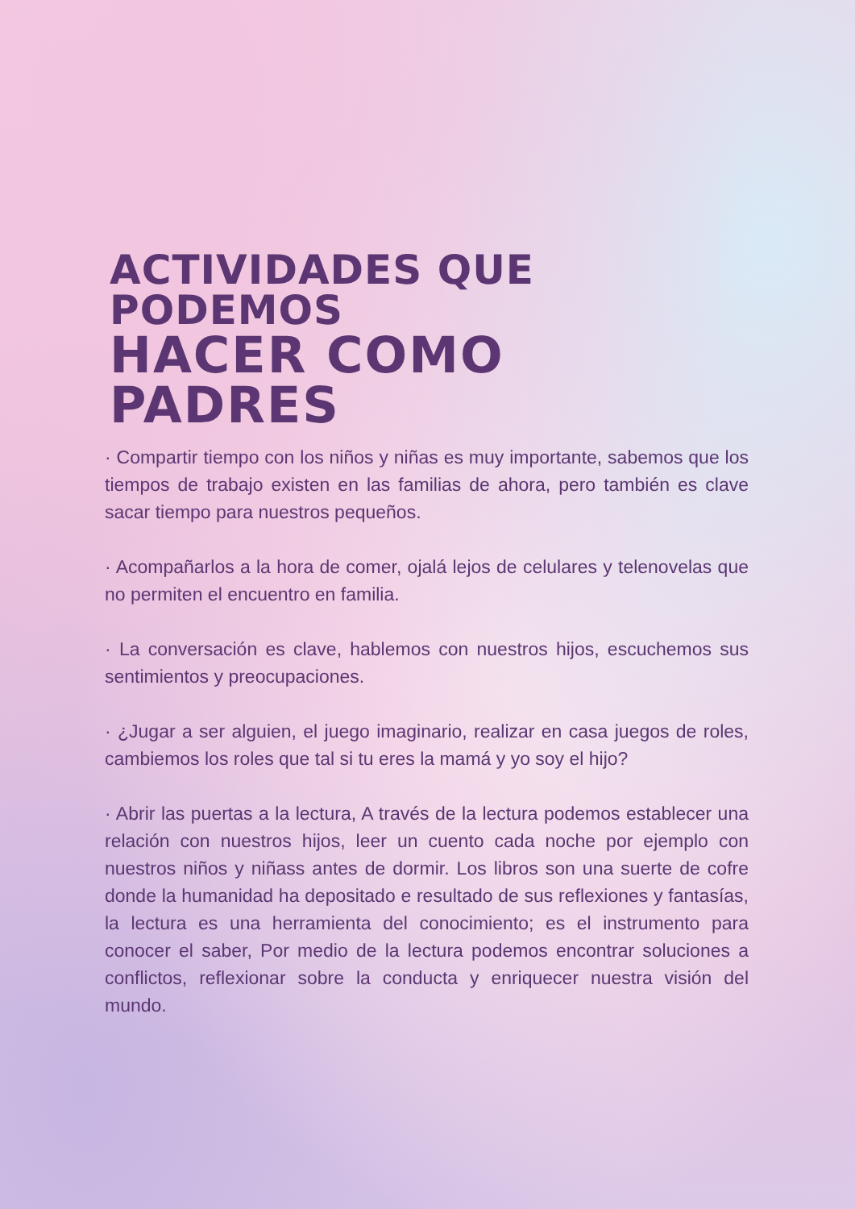ACTIVIDADES QUE PODEMOS
HACER COMO PADRES
· Compartir tiempo con los niños y niñas es muy importante, sabemos que los tiempos de trabajo existen en las familias de ahora, pero también es clave sacar tiempo para nuestros pequeños.
· Acompañarlos a la hora de comer, ojalá lejos de celulares y telenovelas que no permiten el encuentro en familia.
· La conversación es clave, hablemos con nuestros hijos, escuchemos sus sentimientos y preocupaciones.
· ¿Jugar a ser alguien, el juego imaginario, realizar en casa juegos de roles, cambiemos los roles que tal si tu eres la mamá y yo soy el hijo?
· Abrir las puertas a la lectura, A través de la lectura podemos establecer una relación con nuestros hijos, leer un cuento cada noche por ejemplo con nuestros niños y niñass antes de dormir. Los libros son una suerte de cofre donde la humanidad ha depositado e resultado de sus reflexiones y fantasías, la lectura es una herramienta del conocimiento; es el instrumento para conocer el saber, Por medio de la lectura podemos encontrar soluciones a conflictos, reflexionar sobre la conducta y enriquecer nuestra visión del mundo.